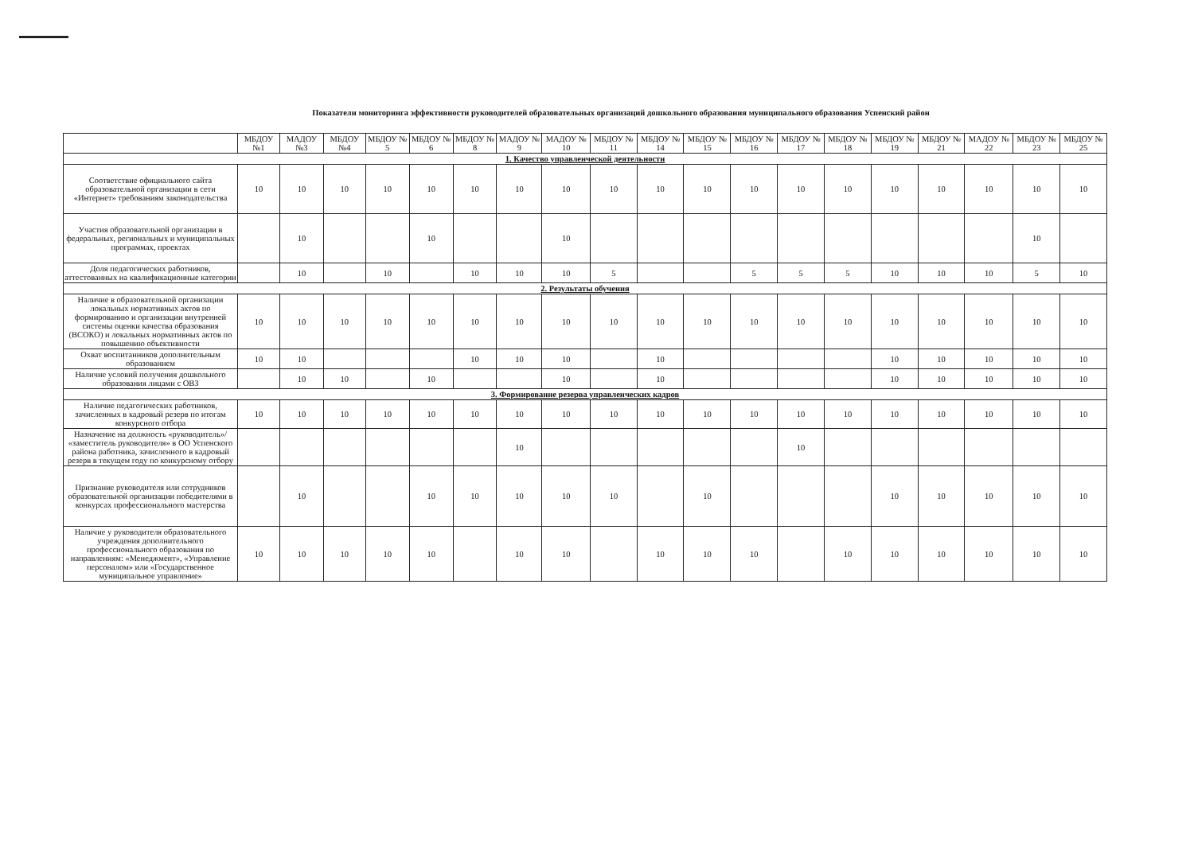Показатели мониторинга эффективности руководителей образовательных организаций дошкольного образования муниципального образования Успенский район
| | МБДОУ №1 | МАДОУ №3 | МБДОУ №4 | МБДОУ № 5 | МБДОУ № 6 | МБДОУ № 8 | МАДОУ № 9 | МАДОУ № 10 | МБДОУ № 11 | МБДОУ № 14 | МБДОУ № 15 | МБДОУ № 16 | МБДОУ № 17 | МБДОУ № 18 | МБДОУ № 19 | МБДОУ № 21 | МАДОУ № 22 | МБДОУ № 23 | МБДОУ № 25 |
| --- | --- | --- | --- | --- | --- | --- | --- | --- | --- | --- | --- | --- | --- | --- | --- | --- | --- | --- | --- |
| 1. Качество управленческой деятельности | | | | | | | | | | | | | | | | | | | |
| Соответствие официального сайта образовательной организации в сети «Интернет» требованиям законодательства | 10 | 10 | 10 | 10 | 10 | 10 | 10 | 10 | 10 | 10 | 10 | 10 | 10 | 10 | 10 | 10 | 10 | 10 | 10 |
| Участия образовательной организации в федеральных, региональных и муниципальных программах, проектах | | 10 | | | 10 | | | 10 | | | | | | | | | | 10 | |
| Доля педагогических работников, аттестованных на квалификационные категории | | 10 | | 10 | | 10 | 10 | 10 | 5 | | | 5 | 5 | 5 | 10 | 10 | 10 | 5 | 10 |
| 2. Результаты обучения | | | | | | | | | | | | | | | | | | | |
| Наличие в образовательной организации локальных нормативных актов по формированию и организации внутренней системы оценки качества образования (ВСОКО) и локальных нормативных актов по повышению объективности | 10 | 10 | 10 | 10 | 10 | 10 | 10 | 10 | 10 | 10 | 10 | 10 | 10 | 10 | 10 | 10 | 10 | 10 | 10 |
| Охват воспитанников дополнительным образованием | 10 | 10 | | | | 10 | 10 | 10 | | 10 | | | | | 10 | 10 | 10 | 10 | 10 |
| Наличие условий получения дошкольного образования лицами с ОВЗ | | 10 | 10 | | 10 | | | 10 | | 10 | | | | | 10 | 10 | 10 | 10 | 10 |
| 3. Формирование резерва управленческих кадров | | | | | | | | | | | | | | | | | | | |
| Наличие педагогических работников, зачисленных в кадровый резерв по итогам конкурсного отбора | 10 | 10 | 10 | 10 | 10 | 10 | 10 | 10 | 10 | 10 | 10 | 10 | 10 | 10 | 10 | 10 | 10 | 10 | 10 |
| Назначение на должность «руководитель»/ «заместитель руководителя» в ОО Успенского района работника, зачисленного в кадровый резерв в текущем году по конкурсному отбору | | | | | | | 10 | | | | | | 10 | | | | | | |
| Признание руководителя или сотрудников образовательной организации победителями в конкурсах профессионального мастерства | | 10 | | | 10 | 10 | 10 | 10 | 10 | | 10 | | | | 10 | 10 | 10 | 10 | 10 |
| Наличие у руководителя образовательного учреждения дополнительного профессионального образования по направлениям: «Менеджмент», «Управление персоналом» или «Государственное муниципальное управление» | 10 | 10 | 10 | 10 | 10 | | 10 | 10 | | 10 | 10 | 10 | | 10 | 10 | 10 | 10 | 10 | 10 |